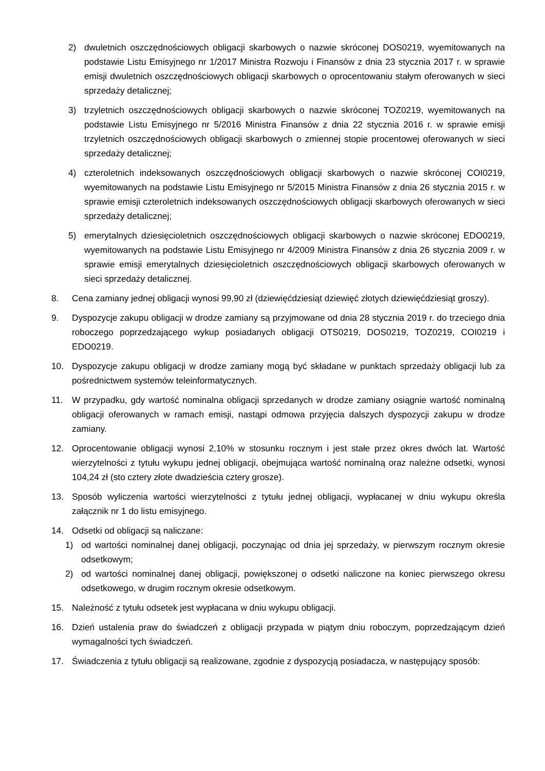2) dwuletnich oszczędnościowych obligacji skarbowych o nazwie skróconej DOS0219, wyemitowanych na podstawie Listu Emisyjnego nr 1/2017 Ministra Rozwoju i Finansów z dnia 23 stycznia 2017 r. w sprawie emisji dwuletnich oszczędnościowych obligacji skarbowych o oprocentowaniu stałym oferowanych w sieci sprzedaży detalicznej;
3) trzyletnich oszczędnościowych obligacji skarbowych o nazwie skróconej TOZ0219, wyemitowanych na podstawie Listu Emisyjnego nr 5/2016 Ministra Finansów z dnia 22 stycznia 2016 r. w sprawie emisji trzyletnich oszczędnościowych obligacji skarbowych o zmiennej stopie procentowej oferowanych w sieci sprzedaży detalicznej;
4) czteroletnich indeksowanych oszczędnościowych obligacji skarbowych o nazwie skróconej COI0219, wyemitowanych na podstawie Listu Emisyjnego nr 5/2015 Ministra Finansów z dnia 26 stycznia 2015 r. w sprawie emisji czteroletnich indeksowanych oszczędnościowych obligacji skarbowych oferowanych w sieci sprzedaży detalicznej;
5) emerytalnych dziesięcioletnich oszczędnościowych obligacji skarbowych o nazwie skróconej EDO0219, wyemitowanych na podstawie Listu Emisyjnego nr 4/2009 Ministra Finansów z dnia 26 stycznia 2009 r. w sprawie emisji emerytalnych dziesięcioletnich oszczędnościowych obligacji skarbowych oferowanych w sieci sprzedaży detalicznej.
8. Cena zamiany jednej obligacji wynosi 99,90 zł (dziewięćdziesiąt dziewięć złotych dziewięćdziesiąt groszy).
9. Dyspozycje zakupu obligacji w drodze zamiany są przyjmowane od dnia 28 stycznia 2019 r. do trzeciego dnia roboczego poprzedzającego wykup posiadanych obligacji OTS0219, DOS0219, TOZ0219, COI0219 i EDO0219.
10. Dyspozycje zakupu obligacji w drodze zamiany mogą być składane w punktach sprzedaży obligacji lub za pośrednictwem systemów teleinformatycznych.
11. W przypadku, gdy wartość nominalna obligacji sprzedanych w drodze zamiany osiągnie wartość nominalną obligacji oferowanych w ramach emisji, nastąpi odmowa przyjęcia dalszych dyspozycji zakupu w drodze zamiany.
12. Oprocentowanie obligacji wynosi 2,10% w stosunku rocznym i jest stałe przez okres dwóch lat. Wartość wierzytelności z tytułu wykupu jednej obligacji, obejmująca wartość nominalną oraz należne odsetki, wynosi 104,24 zł (sto cztery złote dwadzieścia cztery grosze).
13. Sposób wyliczenia wartości wierzytelności z tytułu jednej obligacji, wypłacanej w dniu wykupu określa załącznik nr 1 do listu emisyjnego.
14. Odsetki od obligacji są naliczane:
1) od wartości nominalnej danej obligacji, poczynając od dnia jej sprzedaży, w pierwszym rocznym okresie odsetkowym;
2) od wartości nominalnej danej obligacji, powiększonej o odsetki naliczone na koniec pierwszego okresu odsetkowego, w drugim rocznym okresie odsetkowym.
15. Należność z tytułu odsetek jest wypłacana w dniu wykupu obligacji.
16. Dzień ustalenia praw do świadczeń z obligacji przypada w piątym dniu roboczym, poprzedzającym dzień wymagalności tych świadczeń.
17. Świadczenia z tytułu obligacji są realizowane, zgodnie z dyspozycją posiadacza, w następujący sposób: